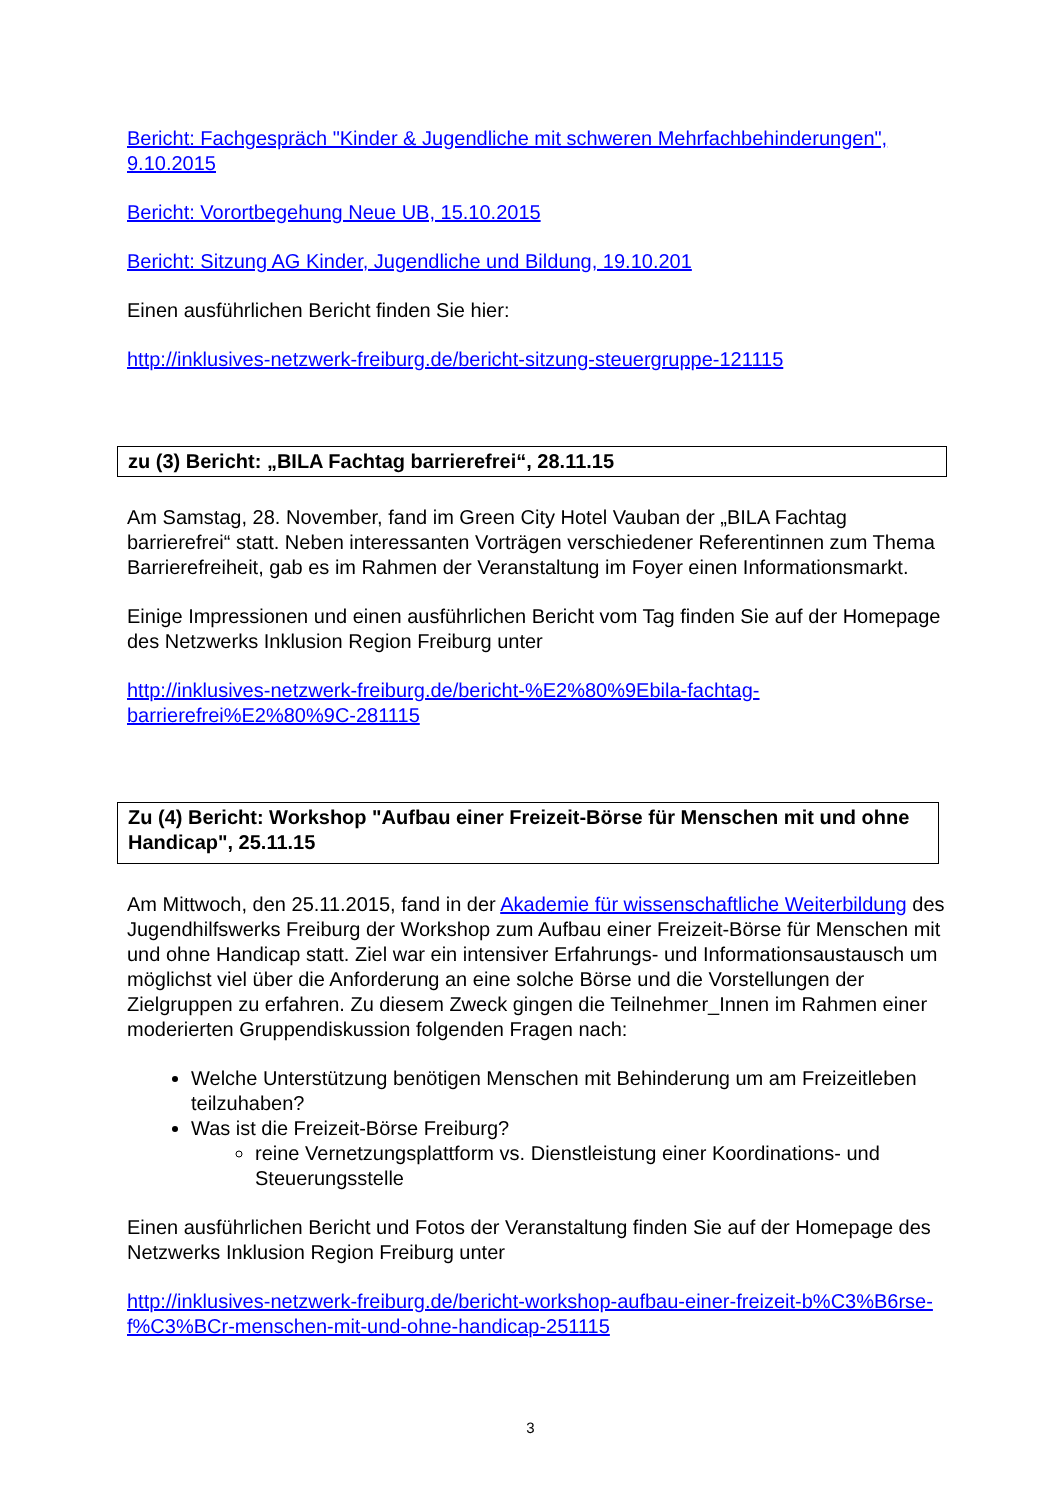Bericht: Fachgespräch "Kinder & Jugendliche mit schweren Mehrfachbehinderungen", 9.10.2015
Bericht: Vorortbegehung Neue UB, 15.10.2015
Bericht: Sitzung AG Kinder, Jugendliche und Bildung, 19.10.201
Einen ausführlichen Bericht finden Sie hier:
http://inklusives-netzwerk-freiburg.de/bericht-sitzung-steuergruppe-121115
zu (3) Bericht: „BILA Fachtag barrierefrei“, 28.11.15
Am Samstag, 28. November, fand im Green City Hotel Vauban der „BILA Fachtag barrierefrei“ statt. Neben interessanten Vorträgen verschiedener Referentinnen zum Thema Barrierefreiheit, gab es im Rahmen der Veranstaltung im Foyer einen Informationsmarkt.
Einige Impressionen und einen ausführlichen Bericht vom Tag finden Sie auf der Homepage des Netzwerks Inklusion Region Freiburg unter
http://inklusives-netzwerk-freiburg.de/bericht-%E2%80%9Ebila-fachtag-barrierefrei%E2%80%9C-281115
Zu (4) Bericht: Workshop "Aufbau einer Freizeit-Börse für Menschen mit und ohne Handicap", 25.11.15
Am Mittwoch, den 25.11.2015, fand in der Akademie für wissenschaftliche Weiterbildung des Jugendhilfswerks Freiburg der Workshop zum Aufbau einer Freizeit-Börse für Menschen mit und ohne Handicap statt. Ziel war ein intensiver Erfahrungs- und Informationsaustausch um möglichst viel über die Anforderung an eine solche Börse und die Vorstellungen der Zielgruppen zu erfahren. Zu diesem Zweck gingen die Teilnehmer_Innen im Rahmen einer moderierten Gruppendiskussion folgenden Fragen nach:
Welche Unterstützung benötigen Menschen mit Behinderung um am Freizeitleben teilzuhaben?
Was ist die Freizeit-Börse Freiburg?
reine Vernetzungsplattform vs. Dienstleistung einer Koordinations- und Steuerungsstelle
Einen ausführlichen Bericht und Fotos der Veranstaltung finden Sie auf der Homepage des Netzwerks Inklusion Region Freiburg unter
http://inklusives-netzwerk-freiburg.de/bericht-workshop-aufbau-einer-freizeit-b%C3%B6rse-f%C3%BCr-menschen-mit-und-ohne-handicap-251115
3